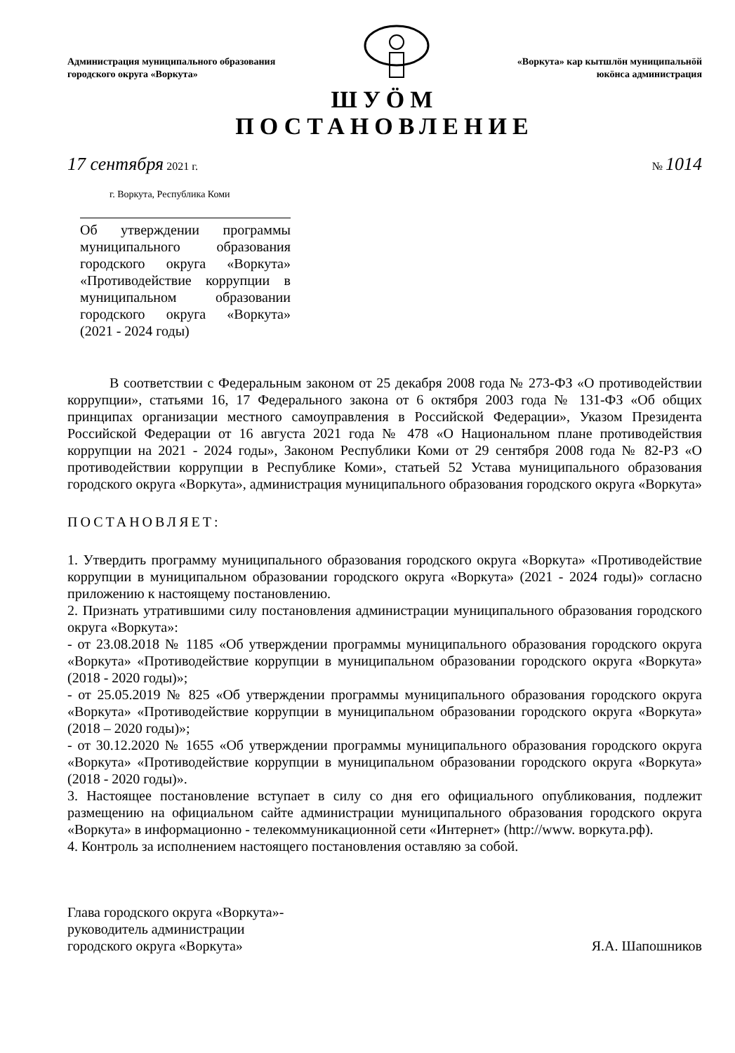Администрация муниципального образования
городского округа «Воркута»
«Воркута» кар кытшлöн муниципальнöй
юкöнса администрация
ШУÖМ
ПОСТАНОВЛЕНИЕ
17 сентября 2021 г. № 1014
г. Воркута, Республика Коми
Об утверждении программы муниципального образования городского округа «Воркута» «Противодействие коррупции в муниципальном образовании городского округа «Воркута» (2021 - 2024 годы)
В соответствии с Федеральным законом от 25 декабря 2008 года № 273-ФЗ «О противодействии коррупции», статьями 16, 17 Федерального закона от 6 октября 2003 года № 131-ФЗ «Об общих принципах организации местного самоуправления в Российской Федерации», Указом Президента Российской Федерации от 16 августа 2021 года № 478 «О Национальном плане противодействия коррупции на 2021 - 2024 годы», Законом Республики Коми от 29 сентября 2008 года № 82-РЗ «О противодействии коррупции в Республике Коми», статьей 52 Устава муниципального образования городского округа «Воркута», администрация муниципального образования городского округа «Воркута»
ПОСТАНОВЛЯЕТ:
1. Утвердить программу муниципального образования городского округа «Воркута» «Противодействие коррупции в муниципальном образовании городского округа «Воркута» (2021 - 2024 годы)» согласно приложению к настоящему постановлению.
2. Признать утратившими силу постановления администрации муниципального образования городского округа «Воркута»:
- от 23.08.2018 № 1185 «Об утверждении программы муниципального образования городского округа «Воркута» «Противодействие коррупции в муниципальном образовании городского округа «Воркута» (2018 - 2020 годы)»;
- от 25.05.2019 № 825 «Об утверждении программы муниципального образования городского округа «Воркута» «Противодействие коррупции в муниципальном образовании городского округа «Воркута» (2018 – 2020 годы)»;
- от 30.12.2020 № 1655 «Об утверждении программы муниципального образования городского округа «Воркута» «Противодействие коррупции в муниципальном образовании городского округа «Воркута» (2018 - 2020 годы)».
3. Настоящее постановление вступает в силу со дня его официального опубликования, подлежит размещению на официальном сайте администрации муниципального образования городского округа «Воркута» в информационно - телекоммуникационной сети «Интернет» (http://www. воркута.рф).
4. Контроль за исполнением настоящего постановления оставляю за собой.
Глава городского округа «Воркута»-
руководитель администрации
городского округа «Воркута»
Я.А. Шапошников